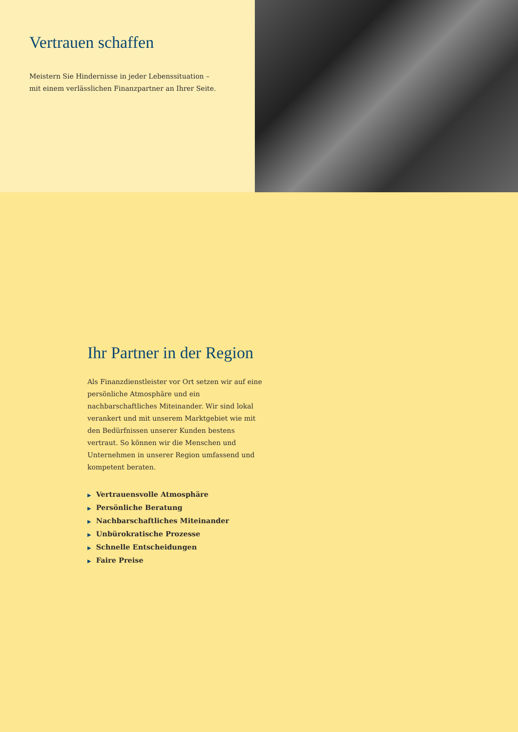Vertrauen schaffen
Meistern Sie Hindernisse in jeder Lebenssituation –
mit einem verlässlichen Finanzpartner an Ihrer Seite.
Ihr Partner in der Region
Als Finanzdienstleister vor Ort setzen wir auf eine persönliche Atmosphäre und ein nachbarschaftliches Miteinander. Wir sind lokal verankert und mit unserem Marktgebiet wie mit den Bedürfnissen unserer Kunden bestens vertraut. So können wir die Menschen und Unternehmen in unserer Region umfassend und kompetent beraten.
▶ Vertrauensvolle Atmosphäre
▶ Persönliche Beratung
▶ Nachbarschaftliches Miteinander
▶ Unbürokratische Prozesse
▶ Schnelle Entscheidungen
▶ Faire Preise